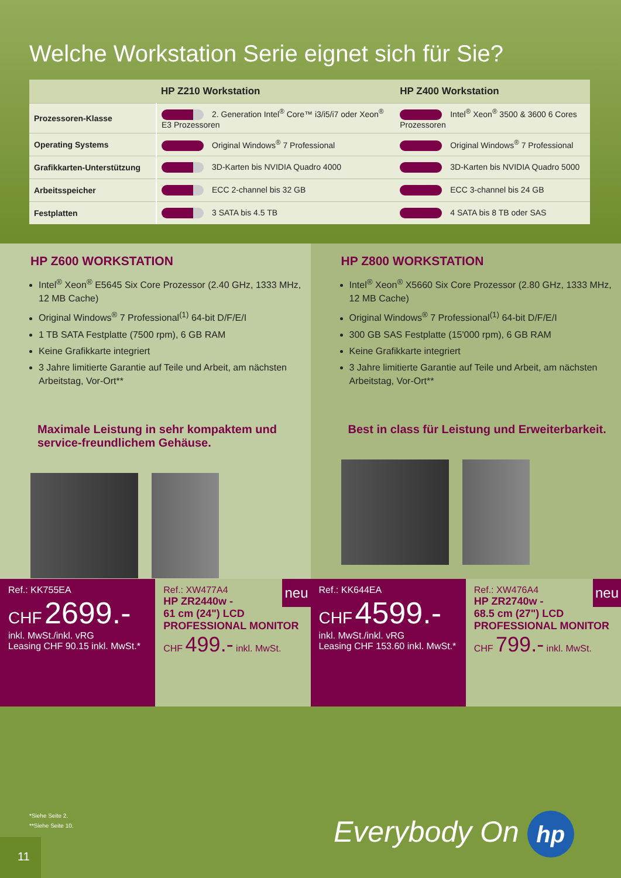Welche Workstation Serie eignet sich für Sie?
| | HP Z210 Workstation | HP Z400 Workstation |
| --- | --- | --- |
| Prozessoren-Klasse | 2. Generation Intel<sup>®</sup> Core™ i3/i5/i7 oder Xeon<sup>®</sup> E3 Prozessoren | Intel<sup>®</sup> Xeon<sup>®</sup> 3500 & 3600 6 Cores Prozessoren |
| Operating Systems | Original Windows<sup>®</sup> 7 Professional | Original Windows<sup>®</sup> 7 Professional |
| Grafikkarten-Unterstützung | 3D-Karten bis NVIDIA Quadro 4000 | 3D-Karten bis NVIDIA Quadro 5000 |
| Arbeitsspeicher | ECC 2-channel bis 32 GB | ECC 3-channel bis 24 GB |
| Festplatten | 3 SATA bis 4.5 TB | 4 SATA bis 8 TB oder SAS |
HP Z600 WORKSTATION
Intel<sup>®</sup> Xeon<sup>®</sup> E5645 Six Core Prozessor (2.40 GHz, 1333 MHz, 12 MB Cache)
Original Windows<sup>®</sup> 7 Professional<sup>(1)</sup> 64-bit D/F/E/I
1 TB SATA Festplatte (7500 rpm), 6 GB RAM
Keine Grafikkarte integriert
3 Jahre limitierte Garantie auf Teile und Arbeit, am nächsten Arbeitstag, Vor-Ort**
Maximale Leistung in sehr kompaktem und service-freundlichem Gehäuse.
HP Z800 WORKSTATION
Intel<sup>®</sup> Xeon<sup>®</sup> X5660 Six Core Prozessor (2.80 GHz, 1333 MHz, 12 MB Cache)
Original Windows<sup>®</sup> 7 Professional<sup>(1)</sup> 64-bit D/F/E/I
300 GB SAS Festplatte (15'000 rpm), 6 GB RAM
Keine Grafikkarte integriert
3 Jahre limitierte Garantie auf Teile und Arbeit, am nächsten Arbeitstag, Vor-Ort**
Best in class für Leistung und Erweiterbarkeit.
Ref.: KK755EA
CHF 2699.-
inkl. MwSt./inkl. vRG
Leasing CHF 90.15 inkl. MwSt.*
neu
Ref.: XW477A4
HP ZR2440w -
61 cm (24") LCD
PROFESSIONAL MONITOR
CHF 499.- inkl. MwSt.
Ref.: KK644EA
CHF 4599.-
inkl. MwSt./inkl. vRG
Leasing CHF 153.60 inkl. MwSt.*
neu
Ref.: XW476A4
HP ZR2740w -
68.5 cm (27") LCD
PROFESSIONAL MONITOR
CHF 799.- inkl. MwSt.
*Siehe Seite 2.
**Siehe Seite 10.
Everybody On hp
11